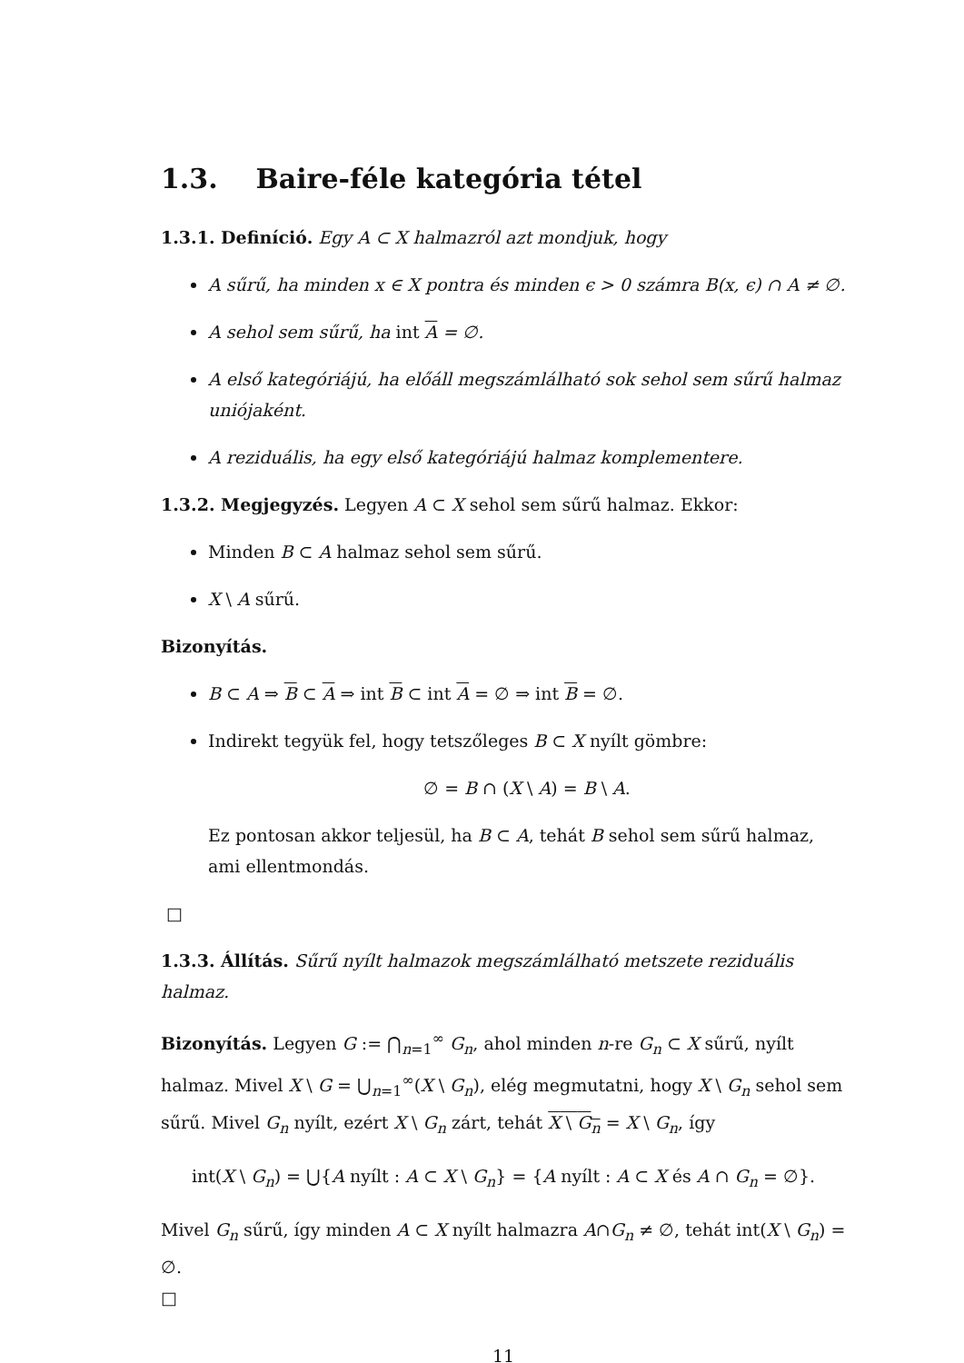1.3. Baire-féle kategória tétel
1.3.1. Definíció. Egy A ⊂ X halmazról azt mondjuk, hogy
A sűrű, ha minden x ∈ X pontra és minden ϵ > 0 számra B(x, ϵ) ∩ A ≠ ∅.
A sehol sem sűrű, ha int A = ∅.
A első kategóriájú, ha előáll megszámlálható sok sehol sem sűrű halmaz uniójaként.
A reziduális, ha egy első kategóriájú halmaz komplementere.
1.3.2. Megjegyzés. Legyen A ⊂ X sehol sem sűrű halmaz. Ekkor:
Minden B ⊂ A halmaz sehol sem sűrű.
X \ A sűrű.
Bizonyítás.
B ⊂ A ⇒ B ⊂ A ⇒ int B ⊂ int A = ∅ ⇒ int B = ∅.
Indirekt tegyük fel, hogy tetszőleges B ⊂ X nyílt gömbre:
∅ = B ∩ (X \ A) = B \ A.
Ez pontosan akkor teljesül, ha B ⊂ A, tehát B sehol sem sűrű halmaz, ami ellentmondás.
□
1.3.3. Állítás. Sűrű nyílt halmazok megszámlálható metszete reziduális halmaz.
Bizonyítás. Legyen G := ⋂<sub>n=1</sub><sup>∞</sup> G<sub>n</sub>, ahol minden n-re G<sub>n</sub> ⊂ X sűrű, nyílt halmaz. Mivel X \ G = ⋃<sub>n=1</sub><sup>∞</sup>(X \ G<sub>n</sub>), elég megmutatni, hogy X \ G<sub>n</sub> sehol sem sűrű. Mivel G<sub>n</sub> nyílt, ezért X \ G<sub>n</sub> zárt, tehát X \ G<sub>n</sub> = X \ G<sub>n</sub>, így
int(X \ G<sub>n</sub>) = ⋃{A nyílt : A ⊂ X \ G<sub>n</sub>} = {A nyílt : A ⊂ X és A ∩ G<sub>n</sub> = ∅}.
Mivel G<sub>n</sub> sűrű, így minden A ⊂ X nyílt halmazra A∩G<sub>n</sub> ≠ ∅, tehát int(X \ G<sub>n</sub>) = ∅.
□
11